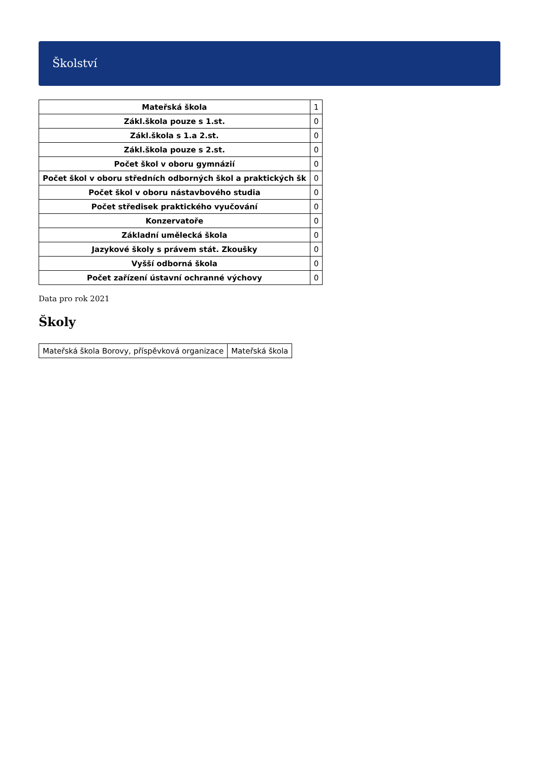Školství
| Mateřská škola | 1 |
| Zákl.škola pouze s 1.st. | 0 |
| Zákl.škola s 1.a 2.st. | 0 |
| Zákl.škola pouze s 2.st. | 0 |
| Počet škol v oboru gymnázií | 0 |
| Počet škol v oboru středních odborných škol a praktických šk | 0 |
| Počet škol v oboru nástavbového studia | 0 |
| Počet středisek praktického vyučování | 0 |
| Konzervatoře | 0 |
| Základní umělecká škola | 0 |
| Jazykové školy s právem stát. Zkoušky | 0 |
| Vyšší odborná škola | 0 |
| Počet zařízení ústavní ochranné výchovy | 0 |
Data pro rok 2021
Školy
| Mateřská škola Borovy, příspěvková organizace | Mateřská škola |